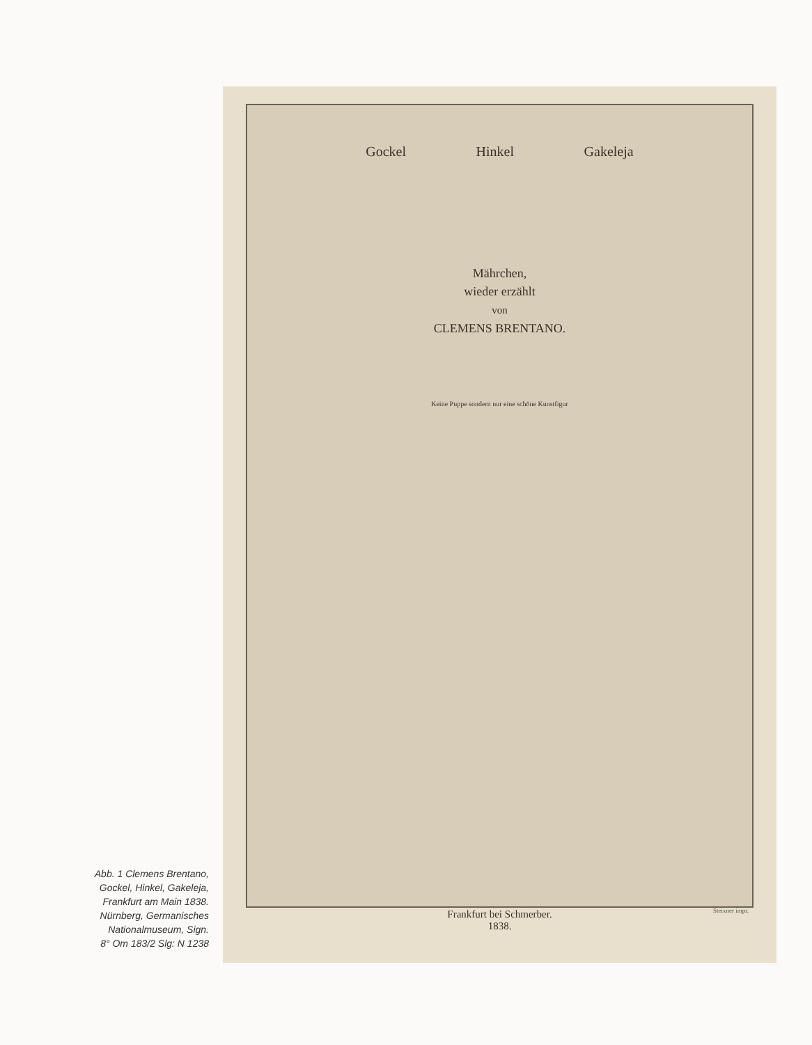Abb. 1 Clemens Brentano,
Gockel, Hinkel, Gakeleja,
Frankfurt am Main 1838.
Nürnberg, Germanisches
Nationalmuseum, Sign.
8° Om 183/2 Slg: N 1238
Gockel Hinkel Gakeleja
Mährchen,
wieder erzählt
von
CLEMENS BRENTANO.
Keine Puppe sondern nur eine schöne Kunstfigur
Steixner impr.
Frankfurt bei Schmerber.
1838.